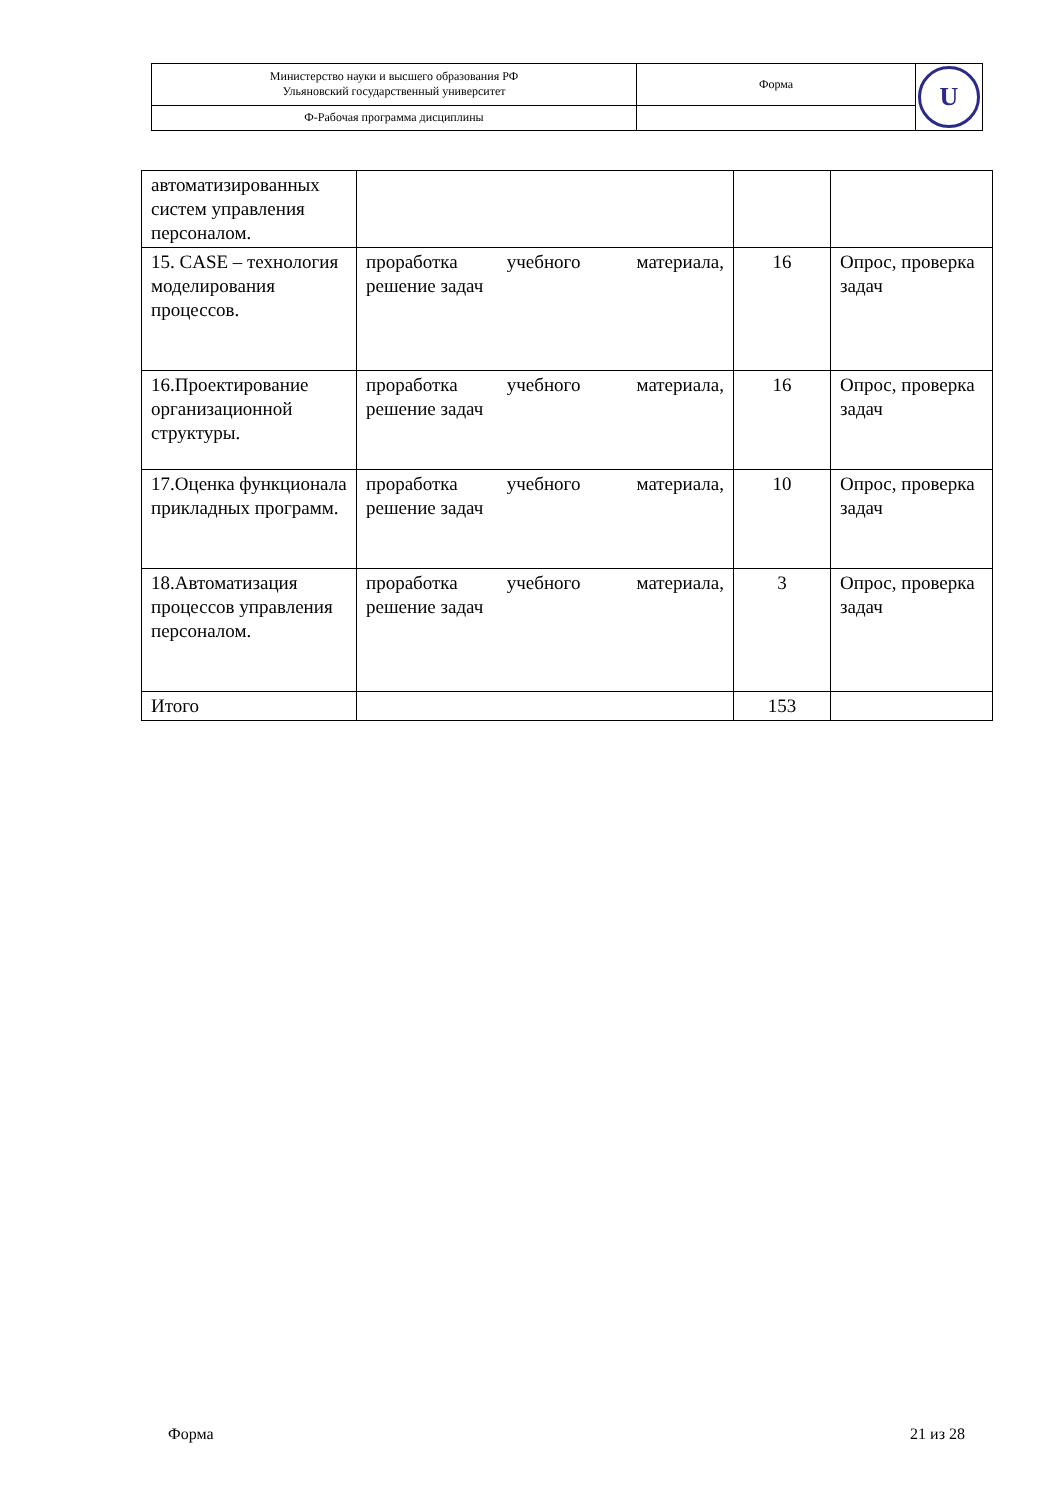| Министерство науки и высшего образования РФ Ульяновский государственный университет | Форма | U |
| Ф-Рабочая программа дисциплины | | |
| автоматизированных систем управления персоналом. | | | |
| 15. CASE – технология моделирования процессов. | проработка учебного материала, решение задач | 16 | Опрос, проверка задач |
| 16.Проектирование организационной структуры. | проработка учебного материала, решение задач | 16 | Опрос, проверка задач |
| 17.Оценка функционала прикладных программ. | проработка учебного материала, решение задач | 10 | Опрос, проверка задач |
| 18.Автоматизация процессов управления персоналом. | проработка учебного материала, решение задач | 3 | Опрос, проверка задач |
| Итого | | 153 | |
Форма 21 из 28